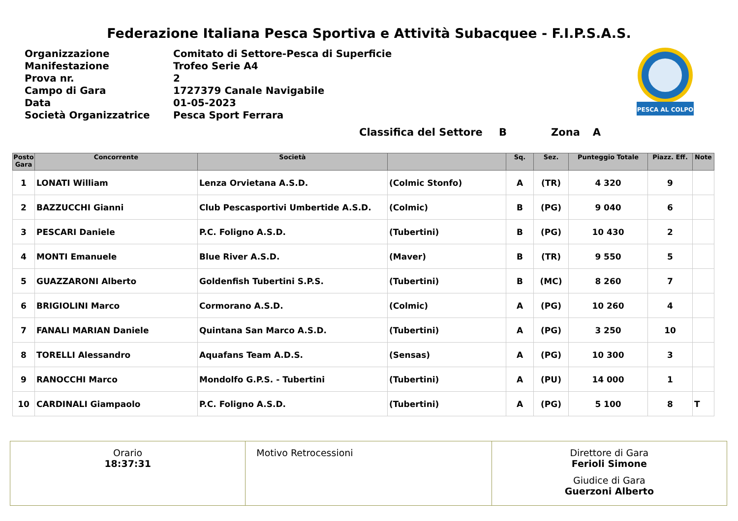Federazione Italiana Pesca Sportiva e Attività Subacquee - F.I.P.S.A.S.
| Organizzazione | Comitato di Settore-Pesca di Superficie |
| Manifestazione | Trofeo Serie A4 |
| Prova nr. | 2 |
| Campo di Gara | 1727379 Canale Navigabile |
| Data | 01-05-2023 |
| Società Organizzatrice | Pesca Sport Ferrara |
PESCA AL COLPO
Classifica del Settore B Zona A
| Posto Gara | Concorrente | Società | | Sq. | Sez. | Punteggio Totale | Piazz. Eff. | Note |
| --- | --- | --- | --- | --- | --- | --- | --- | --- |
| 1 | LONATI William | Lenza Orvietana A.S.D. | (Colmic Stonfo) | A | (TR) | 4 320 | 9 | |
| 2 | BAZZUCCHI Gianni | Club Pescasportivi Umbertide A.S.D. | (Colmic) | B | (PG) | 9 040 | 6 | |
| 3 | PESCARI Daniele | P.C. Foligno A.S.D. | (Tubertini) | B | (PG) | 10 430 | 2 | |
| 4 | MONTI Emanuele | Blue River A.S.D. | (Maver) | B | (TR) | 9 550 | 5 | |
| 5 | GUAZZARONI Alberto | Goldenfish Tubertini S.P.S. | (Tubertini) | B | (MC) | 8 260 | 7 | |
| 6 | BRIGIOLINI Marco | Cormorano A.S.D. | (Colmic) | A | (PG) | 10 260 | 4 | |
| 7 | FANALI MARIAN Daniele | Quintana San Marco A.S.D. | (Tubertini) | A | (PG) | 3 250 | 10 | |
| 8 | TORELLI Alessandro | Aquafans Team A.D.S. | (Sensas) | A | (PG) | 10 300 | 3 | |
| 9 | RANOCCHI Marco | Mondolfo G.P.S. - Tubertini | (Tubertini) | A | (PU) | 14 000 | 1 | |
| 10 | CARDINALI Giampaolo | P.C. Foligno A.S.D. | (Tubertini) | A | (PG) | 5 100 | 8 | T |
Orario
18:37:31
Motivo Retrocessioni Direttore di Gara
Ferioli Simone
Giudice di Gara
Guerzoni Alberto